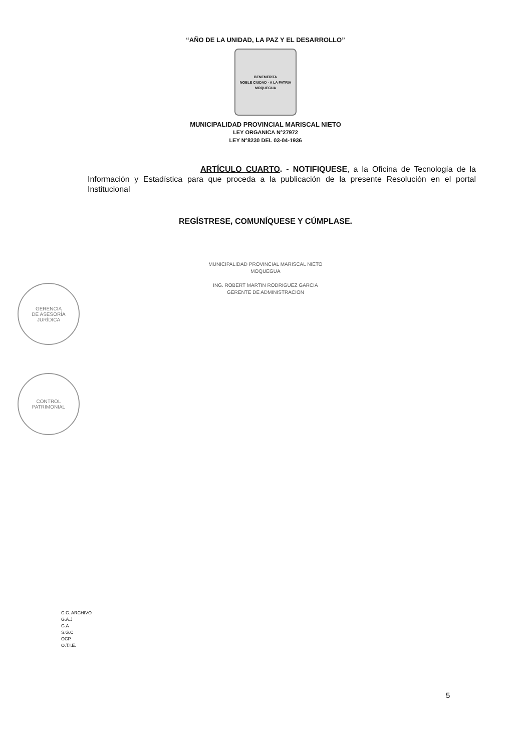“AÑO DE LA UNIDAD, LA PAZ Y EL DESARROLLO”
BENEMERITA
NOBLE CIUDAD · A LA PATRIA
MOQUEGUA
MUNICIPALIDAD PROVINCIAL MARISCAL NIETO
LEY ORGANICA N°27972
LEY N°8230 DEL 03-04-1936
ARTÍCULO CUARTO. - NOTIFIQUESE, a la Oficina de Tecnología de la Información y Estadística para que proceda a la publicación de la presente Resolución en el portal Institucional
REGÍSTRESE, COMUNÍQUESE Y CÚMPLASE.
MUNICIPALIDAD PROVINCIAL MARISCAL NIETO
MOQUEGUA
ING. ROBERT MARTIN RODRIGUEZ GARCIA
GERENTE DE ADMINISTRACION
GERENCIA
DE ASESORÍA
JURÍDICA
CONTROL
PATRIMONIAL
C.C. ARCHIVO
G.A.J
G.A
S.G.C
OCP.
O.T.I.E.
5